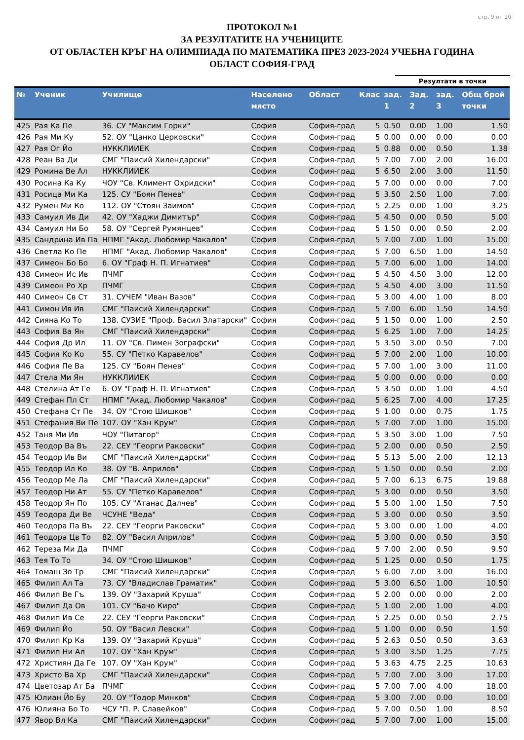стр. 9 от 10
ПРОТОКОЛ №1
ЗА РЕЗУЛТАТИТЕ НА УЧЕНИЦИТЕ
ОТ ОБЛАСТЕН КРЪГ НА ОЛИМПИАДА ПО МАТЕМАТИКА ПРЕЗ 2023-2024 УЧЕБНА ГОДИНА
ОБЛАСТ СОФИЯ-ГРАД
Резултати в точки
| № | Ученик | Училище | Населено място | Област | Клас | зад. 1 | Зад. 2 | зад. 3 | Общ брой точки |
| --- | --- | --- | --- | --- | --- | --- | --- | --- | --- |
| 425 | Рая Ка Пе | 36. СУ "Максим Горки" | София | София-град | 5 | 0.50 | 0.00 | 1.00 | 1.50 |
| 426 | Рая Ми Ку | 52. ОУ "Цанко Церковски" | София | София-град | 5 | 0.00 | 0.00 | 0.00 | 0.00 |
| 427 | Рая Ог Йо | НУККЛИИЕК | София | София-град | 5 | 0.88 | 0.00 | 0.50 | 1.38 |
| 428 | Реан Ва Ди | СМГ "Паисий Хилендарски" | София | София-град | 5 | 7.00 | 7.00 | 2.00 | 16.00 |
| 429 | Ромина Ве Ал | НУККЛИИЕК | София | София-град | 5 | 6.50 | 2.00 | 3.00 | 11.50 |
| 430 | Росина Ка Ку | ЧОУ "Св. Климент Охридски" | София | София-град | 5 | 7.00 | 0.00 | 0.00 | 7.00 |
| 431 | Росица Ми Ка | 125. СУ "Боян Пенев" | София | София-град | 5 | 3.50 | 2.50 | 1.00 | 7.00 |
| 432 | Румен Ми Ко | 112. ОУ "Стоян Заимов" | София | София-град | 5 | 2.25 | 0.00 | 1.00 | 3.25 |
| 433 | Самуил Ив Ди | 42. ОУ "Хаджи Димитър" | София | София-град | 5 | 4.50 | 0.00 | 0.50 | 5.00 |
| 434 | Самуил Ни Бо | 58. ОУ "Сергей Румянцев" | София | София-град | 5 | 1.50 | 0.00 | 0.50 | 2.00 |
| 435 | Сандрина Ив Па | НПМГ "Акад. Любомир Чакалов" | София | София-град | 5 | 7.00 | 7.00 | 1.00 | 15.00 |
| 436 | Светла Ко Пе | НПМГ "Акад. Любомир Чакалов" | София | София-град | 5 | 7.00 | 6.50 | 1.00 | 14.50 |
| 437 | Симеон Бо Бо | 6. ОУ "Граф Н. П. Игнатиев" | София | София-град | 5 | 7.00 | 6.00 | 1.00 | 14.00 |
| 438 | Симеон Ис Ив | ПЧМГ | София | София-град | 5 | 4.50 | 4.50 | 3.00 | 12.00 |
| 439 | Симеон Ро Хр | ПЧМГ | София | София-град | 5 | 4.50 | 4.00 | 3.00 | 11.50 |
| 440 | Симеон Св Ст | 31. СУЧЕМ "Иван Вазов" | София | София-град | 5 | 3.00 | 4.00 | 1.00 | 8.00 |
| 441 | Симон Ив Ив | СМГ "Паисий Хилендарски" | София | София-град | 5 | 7.00 | 6.00 | 1.50 | 14.50 |
| 442 | Сияна Ко То | 138. СУЗИЕ "Проф. Васил Златарски" | София | София-град | 5 | 1.50 | 0.00 | 1.00 | 2.50 |
| 443 | София Ва Ян | СМГ "Паисий Хилендарски" | София | София-град | 5 | 6.25 | 1.00 | 7.00 | 14.25 |
| 444 | София Др Ил | 11. ОУ "Св. Пимен Зографски" | София | София-град | 5 | 3.50 | 3.00 | 0.50 | 7.00 |
| 445 | София Ко Ко | 55. СУ "Петко Каравелов" | София | София-град | 5 | 7.00 | 2.00 | 1.00 | 10.00 |
| 446 | София Пе Ва | 125. СУ "Боян Пенев" | София | София-град | 5 | 7.00 | 1.00 | 3.00 | 11.00 |
| 447 | Стела Ми Ян | НУККЛИИЕК | София | София-град | 5 | 0.00 | 0.00 | 0.00 | 0.00 |
| 448 | Стелина Ат Ге | 6. ОУ "Граф Н. П. Игнатиев" | София | София-град | 5 | 3.50 | 0.00 | 1.00 | 4.50 |
| 449 | Стефан Пл Ст | НПМГ "Акад. Любомир Чакалов" | София | София-град | 5 | 6.25 | 7.00 | 4.00 | 17.25 |
| 450 | Стефана Ст Пе | 34. ОУ "Стою Шишков" | София | София-град | 5 | 1.00 | 0.00 | 0.75 | 1.75 |
| 451 | Стефания Ви Пе | 107. ОУ "Хан Крум" | София | София-град | 5 | 7.00 | 7.00 | 1.00 | 15.00 |
| 452 | Таня Ми Ив | ЧОУ "Питагор" | София | София-град | 5 | 3.50 | 3.00 | 1.00 | 7.50 |
| 453 | Теодор Ва Въ | 22. СЕУ "Георги Раковски" | София | София-град | 5 | 2.00 | 0.00 | 0.50 | 2.50 |
| 454 | Теодор Ив Ви | СМГ "Паисий Хилендарски" | София | София-град | 5 | 5.13 | 5.00 | 2.00 | 12.13 |
| 455 | Теодор Ил Ко | 38. ОУ "В. Априлов" | София | София-град | 5 | 1.50 | 0.00 | 0.50 | 2.00 |
| 456 | Теодор Ме Ла | СМГ "Паисий Хилендарски" | София | София-град | 5 | 7.00 | 6.13 | 6.75 | 19.88 |
| 457 | Теодор Ни Ат | 55. СУ "Петко Каравелов" | София | София-град | 5 | 3.00 | 0.00 | 0.50 | 3.50 |
| 458 | Теодор Ян По | 105. СУ "Атанас Далчев" | София | София-град | 5 | 5.00 | 1.00 | 1.50 | 7.50 |
| 459 | Теодора Ди Ве | ЧСУНЕ "Веда" | София | София-град | 5 | 3.00 | 0.00 | 0.50 | 3.50 |
| 460 | Теодора Па Въ | 22. СЕУ "Георги Раковски" | София | София-град | 5 | 3.00 | 0.00 | 1.00 | 4.00 |
| 461 | Теодора Цв То | 82. ОУ "Васил Априлов" | София | София-град | 5 | 3.00 | 0.00 | 0.50 | 3.50 |
| 462 | Тереза Ми Да | ПЧМГ | София | София-град | 5 | 7.00 | 2.00 | 0.50 | 9.50 |
| 463 | Тея То То | 34. ОУ "Стою Шишков" | София | София-град | 5 | 1.25 | 0.00 | 0.50 | 1.75 |
| 464 | Томаш Зо Тр | СМГ "Паисий Хилендарски" | София | София-град | 5 | 6.00 | 7.00 | 3.00 | 16.00 |
| 465 | Филип Ал Та | 73. СУ "Владислав Граматик" | София | София-град | 5 | 3.00 | 6.50 | 1.00 | 10.50 |
| 466 | Филип Ве Гъ | 139. ОУ "Захарий Круша" | София | София-град | 5 | 2.00 | 0.00 | 0.00 | 2.00 |
| 467 | Филип Да Ов | 101. СУ "Бачо Киро" | София | София-град | 5 | 1.00 | 2.00 | 1.00 | 4.00 |
| 468 | Филип Ив Се | 22. СЕУ "Георги Раковски" | София | София-град | 5 | 2.25 | 0.00 | 0.50 | 2.75 |
| 469 | Филип Йо | 50. ОУ "Васил Левски" | София | София-град | 5 | 1.00 | 0.00 | 0.50 | 1.50 |
| 470 | Филип Кр Ка | 139. ОУ "Захарий Круша" | София | София-град | 5 | 2.63 | 0.50 | 0.50 | 3.63 |
| 471 | Филип Ни Ал | 107. ОУ "Хан Крум" | София | София-град | 5 | 3.00 | 3.50 | 1.25 | 7.75 |
| 472 | Християн Да Ге | 107. ОУ "Хан Крум" | София | София-град | 5 | 3.63 | 4.75 | 2.25 | 10.63 |
| 473 | Христо Ва Хр | СМГ "Паисий Хилендарски" | София | София-град | 5 | 7.00 | 7.00 | 3.00 | 17.00 |
| 474 | Цветозар Ат Ба | ПЧМГ | София | София-град | 5 | 7.00 | 7.00 | 4.00 | 18.00 |
| 475 | Юлиан Йо Бу | 20. ОУ "Тодор Минков" | София | София-град | 5 | 3.00 | 7.00 | 0.00 | 10.00 |
| 476 | Юлияна Бо То | ЧСУ "П. Р. Славейков" | София | София-град | 5 | 7.00 | 0.50 | 1.00 | 8.50 |
| 477 | Явор Вл Ка | СМГ "Паисий Хилендарски" | София | София-град | 5 | 7.00 | 7.00 | 1.00 | 15.00 |